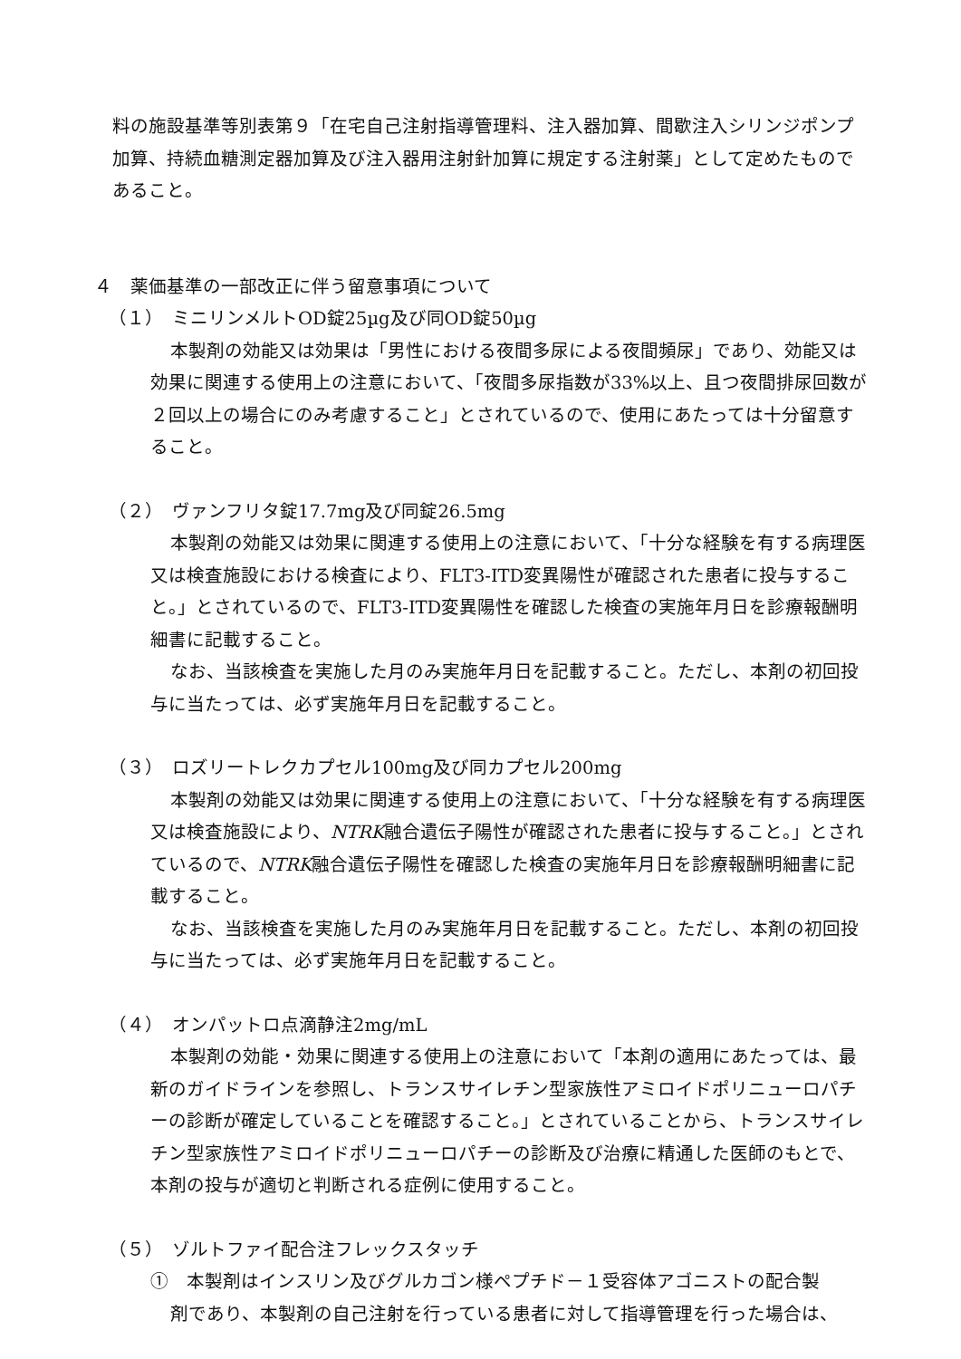料の施設基準等別表第９「在宅自己注射指導管理料、注入器加算、間歇注入シリンジポンプ加算、持続血糖測定器加算及び注入器用注射針加算に規定する注射薬」として定めたものであること。
４　薬価基準の一部改正に伴う留意事項について
（１）　ミニリンメルトOD錠25µg及び同OD錠50µg
本製剤の効能又は効果は「男性における夜間多尿による夜間頻尿」であり、効能又は効果に関連する使用上の注意において、「夜間多尿指数が33%以上、且つ夜間排尿回数が２回以上の場合にのみ考慮すること」とされているので、使用にあたっては十分留意すること。
（２）　ヴァンフリタ錠17.7mg及び同錠26.5mg
本製剤の効能又は効果に関連する使用上の注意において、「十分な経験を有する病理医又は検査施設における検査により、FLT3-ITD変異陽性が確認された患者に投与すること。」とされているので、FLT3-ITD変異陽性を確認した検査の実施年月日を診療報酬明細書に記載すること。
なお、当該検査を実施した月のみ実施年月日を記載すること。ただし、本剤の初回投与に当たっては、必ず実施年月日を記載すること。
（３）　ロズリートレクカプセル100mg及び同カプセル200mg
本製剤の効能又は効果に関連する使用上の注意において、「十分な経験を有する病理医又は検査施設により、NTRK融合遺伝子陽性が確認された患者に投与すること。」とされているので、NTRK融合遺伝子陽性を確認した検査の実施年月日を診療報酬明細書に記載すること。
なお、当該検査を実施した月のみ実施年月日を記載すること。ただし、本剤の初回投与に当たっては、必ず実施年月日を記載すること。
（４）　オンパットロ点滴静注2mg/mL
本製剤の効能・効果に関連する使用上の注意において「本剤の適用にあたっては、最新のガイドラインを参照し、トランスサイレチン型家族性アミロイドポリニューロパチーの診断が確定していることを確認すること。」とされていることから、トランスサイレチン型家族性アミロイドポリニューロパチーの診断及び治療に精通した医師のもとで、本剤の投与が適切と判断される症例に使用すること。
（５）　ゾルトファイ配合注フレックスタッチ
①　本製剤はインスリン及びグルカゴン様ペプチド－１受容体アゴニストの配合製
剤であり、本製剤の自己注射を行っている患者に対して指導管理を行った場合は、